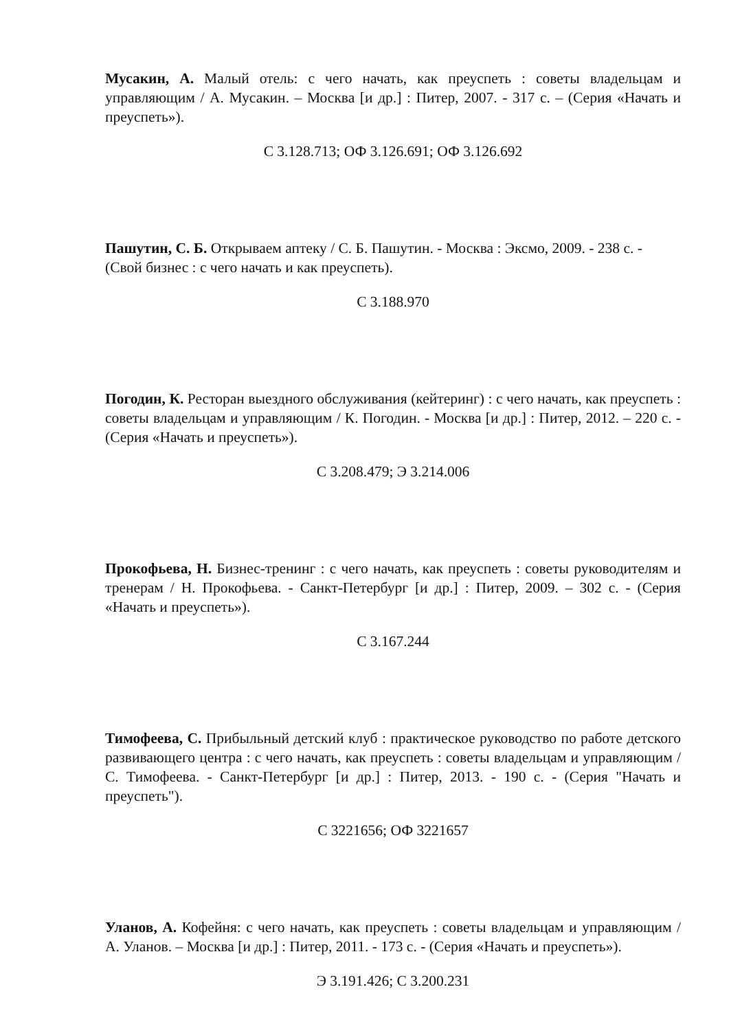Мусакин, А. Малый отель: с чего начать, как преуспеть : советы владельцам и управляющим / А. Мусакин. – Москва [и др.] : Питер, 2007. - 317 с. – (Серия «Начать и преуспеть»).
С 3.128.713; ОФ 3.126.691; ОФ 3.126.692
Пашутин, С. Б. Открываем аптеку / С. Б. Пашутин. - Москва : Эксмо, 2009. - 238 с. - (Свой бизнес : с чего начать и как преуспеть).
С 3.188.970
Погодин, К. Ресторан выездного обслуживания (кейтеринг) : с чего начать, как преуспеть : советы владельцам и управляющим / К. Погодин. - Москва [и др.] : Питер, 2012. – 220 с. - (Серия «Начать и преуспеть»).
С 3.208.479; Э 3.214.006
Прокофьева, Н. Бизнес-тренинг : с чего начать, как преуспеть : советы руководителям и тренерам / Н. Прокофьева. - Санкт-Петербург [и др.] : Питер, 2009. – 302 с. - (Серия «Начать и преуспеть»).
С 3.167.244
Тимофеева, С. Прибыльный детский клуб : практическое руководство по работе детского развивающего центра : с чего начать, как преуспеть : советы владельцам и управляющим / С. Тимофеева. - Санкт-Петербург [и др.] : Питер, 2013. - 190 с. - (Серия "Начать и преуспеть").
С 3221656; ОФ 3221657
Уланов, А. Кофейня: с чего начать, как преуспеть : советы владельцам и управляющим / А. Уланов. – Москва [и др.] : Питер, 2011. - 173 с. - (Серия «Начать и преуспеть»).
Э 3.191.426; С 3.200.231